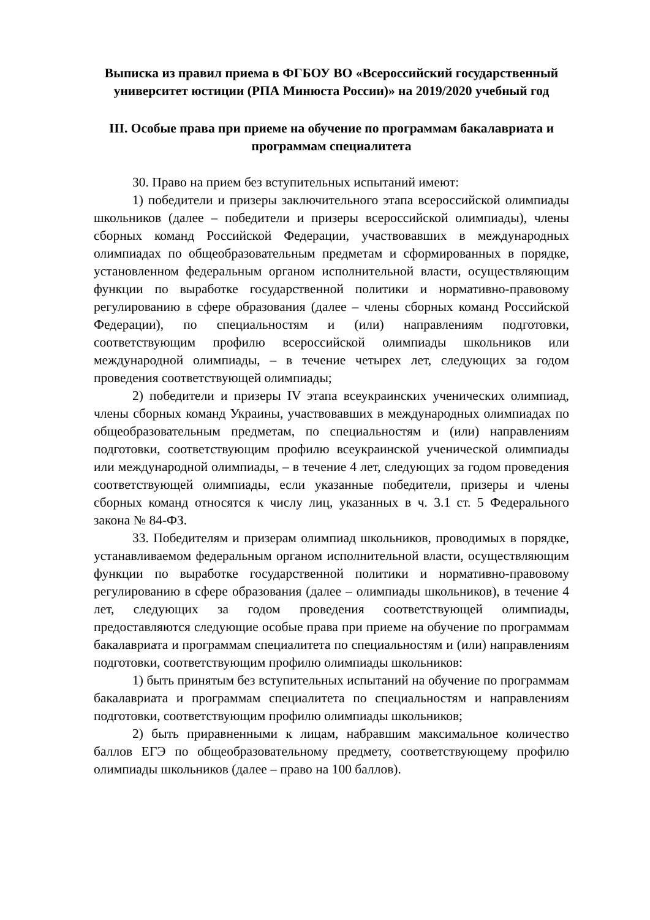Выписка из правил приема в ФГБОУ ВО «Всероссийский государственный университет юстиции (РПА Минюста России)» на 2019/2020 учебный год
III. Особые права при приеме на обучение по программам бакалавриата и программам специалитета
30. Право на прием без вступительных испытаний имеют:
1) победители и призеры заключительного этапа всероссийской олимпиады школьников (далее – победители и призеры всероссийской олимпиады), члены сборных команд Российской Федерации, участвовавших в международных олимпиадах по общеобразовательным предметам и сформированных в порядке, установленном федеральным органом исполнительной власти, осуществляющим функции по выработке государственной политики и нормативно-правовому регулированию в сфере образования (далее – члены сборных команд Российской Федерации), по специальностям и (или) направлениям подготовки, соответствующим профилю всероссийской олимпиады школьников или международной олимпиады, – в течение четырех лет, следующих за годом проведения соответствующей олимпиады;
2) победители и призеры IV этапа всеукраинских ученических олимпиад, члены сборных команд Украины, участвовавших в международных олимпиадах по общеобразовательным предметам, по специальностям и (или) направлениям подготовки, соответствующим профилю всеукраинской ученической олимпиады или международной олимпиады, – в течение 4 лет, следующих за годом проведения соответствующей олимпиады, если указанные победители, призеры и члены сборных команд относятся к числу лиц, указанных в ч. 3.1 ст. 5 Федерального закона № 84-ФЗ.
33. Победителям и призерам олимпиад школьников, проводимых в порядке, устанавливаемом федеральным органом исполнительной власти, осуществляющим функции по выработке государственной политики и нормативно-правовому регулированию в сфере образования (далее – олимпиады школьников), в течение 4 лет, следующих за годом проведения соответствующей олимпиады, предоставляются следующие особые права при приеме на обучение по программам бакалавриата и программам специалитета по специальностям и (или) направлениям подготовки, соответствующим профилю олимпиады школьников:
1) быть принятым без вступительных испытаний на обучение по программам бакалавриата и программам специалитета по специальностям и направлениям подготовки, соответствующим профилю олимпиады школьников;
2) быть приравненными к лицам, набравшим максимальное количество баллов ЕГЭ по общеобразовательному предмету, соответствующему профилю олимпиады школьников (далее – право на 100 баллов).